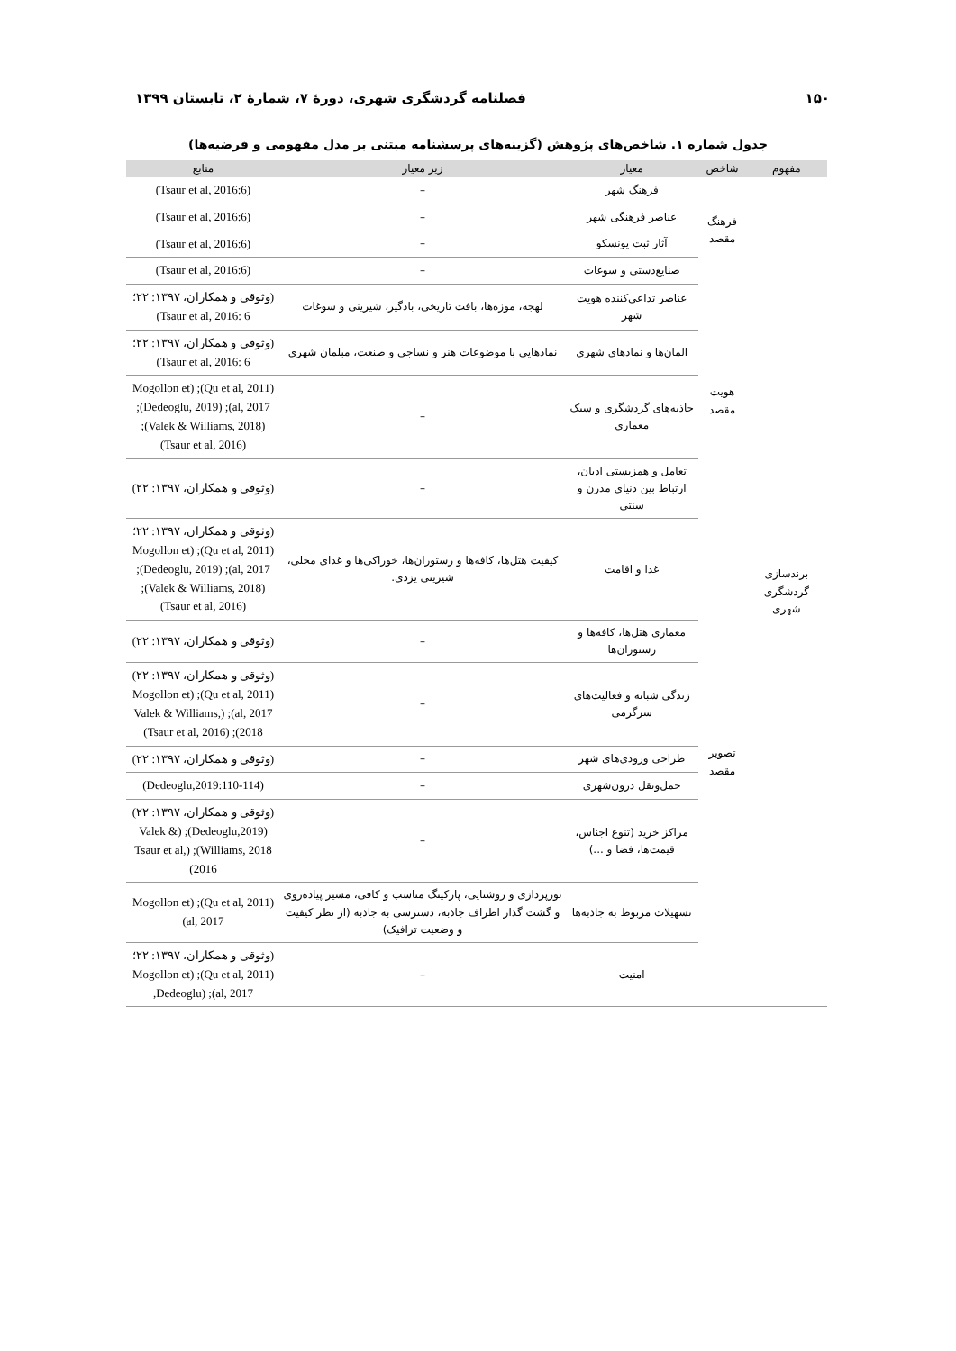۱۵۰ فصلنامه گردشگری شهری، دورهٔ ۷، شمارهٔ ۲، تابستان ۱۳۹۹
جدول شماره ۱. شاخص‌های پژوهش (گزینه‌های پرسشنامه مبتنی بر مدل مفهومی و فرضیه‌ها)
| مفهوم | شاخص | معیار | زیر معیار | منابع |
| --- | --- | --- | --- | --- |
| برندسازی گردشگری شهری | فرهنگ مقصد | فرهنگ شهر | – | (Tsaur et al, 2016:6) |
| | | عناصر فرهنگی شهر | – | (Tsaur et al, 2016:6) |
| | | آثار ثبت یونسکو | – | (Tsaur et al, 2016:6) |
| | | صنایع‌دستی و سوغات | – | (Tsaur et al, 2016:6) |
| | هویت مقصد | عناصر تداعی‌کننده هویت شهر | لهجه، موزه‌ها، بافت تاریخی، بادگیر، شیرینی و سوغات | (وثوقی و همکاران، ۱۳۹۷: ۲۲؛ Tsaur et al, 2016: 6) |
| | | المان‌ها و نمادهای شهری | نمادهایی با موضوعات هنر و نساجی و صنعت، مبلمان شهری | (وثوقی و همکاران، ۱۳۹۷: ۲۲؛ Tsaur et al, 2016: 6) |
| | | جاذبه‌های گردشگری و سبک معماری | – | (Qu et al, 2011); (Mogollon et al, 2017); (Dedeoglu, 2019); (Valek & Williams, 2018); (Tsaur et al, 2016) |
| | | تعامل و همزیستی ادیان، ارتباط بین دنیای مدرن و سنتی | – | (وثوقی و همکاران، ۱۳۹۷: ۲۲) |
| | تصویر مقصد | غذا و اقامت | کیفیت هتل‌ها، کافه‌ها و رستوران‌ها، خوراکی‌ها و غذای محلی، شیرینی یزدی. | (وثوقی و همکاران، ۱۳۹۷: ۲۲؛ (Qu et al, 2011); (Mogollon et al, 2017); (Dedeoglu, 2019); (Valek & Williams, 2018); (Tsaur et al, 2016) |
| | | معماری هتل‌ها، کافه‌ها و رستوران‌ها | – | (وثوقی و همکاران، ۱۳۹۷: ۲۲) |
| | | زندگی شبانه و فعالیت‌های سرگرمی | – | (وثوقی و همکاران، ۱۳۹۷: ۲۲) (Qu et al, 2011); (Mogollon et al, 2017); (Valek & Williams, 2018); (Tsaur et al, 2016) |
| | | طراحی ورودی‌های شهر | – | (وثوقی و همکاران، ۱۳۹۷: ۲۲) |
| | | حمل‌ونقل درون‌شهری | – | (Dedeoglu,2019:110-114) |
| | | مراکز خرید (تنوع اجناس، قیمت‌ها، فضا و ...) | – | (وثوقی و همکاران، ۱۳۹۷: ۲۲) (Dedeoglu,2019); (Valek & Williams, 2018); (Tsaur et al, 2016) |
| | | تسهیلات مربوط به جاذبه‌ها | نورپردازی و روشنایی، پارکینگ مناسب و کافی، مسیر پیاده‌روی و گشت گذار اطراف جاذبه، دسترسی به جاذبه (از نظر کیفیت و وضعیت ترافیک) | (Qu et al, 2011); (Mogollon et al, 2017) |
| | | امنیت | – | (وثوقی و همکاران، ۱۳۹۷: ۲۲؛ (Qu et al, 2011); (Mogollon et al, 2017); (Dedeoglu, |